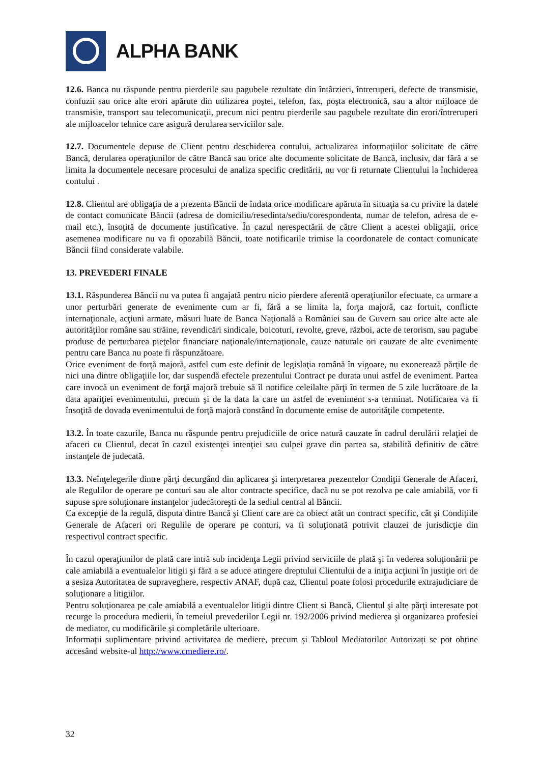ALPHA BANK
12.6. Banca nu răspunde pentru pierderile sau pagubele rezultate din întârzieri, întreruperi, defecte de transmisie, confuzii sau orice alte erori apărute din utilizarea poştei, telefon, fax, poşta electronică, sau a altor mijloace de transmisie, transport sau telecomunicaţii, precum nici pentru pierderile sau pagubele rezultate din erori/întreruperi ale mijloacelor tehnice care asigură derularea serviciilor sale.
12.7. Documentele depuse de Client pentru deschiderea contului, actualizarea informaţiilor solicitate de către Bancă, derularea operaţiunilor de către Bancă sau orice alte documente solicitate de Bancă, inclusiv, dar fără a se limita la documentele necesare procesului de analiza specific creditării, nu vor fi returnate Clientului la închiderea contului .
12.8. Clientul are obligaţia de a prezenta Băncii de îndata orice modificare apăruta în situaţia sa cu privire la datele de contact comunicate Băncii (adresa de domiciliu/resedinta/sediu/corespondenta, numar de telefon, adresa de e-mail etc.), însoțită de documente justificative. În cazul nerespectării de către Client a acestei obligaţii, orice asemenea modificare nu va fi opozabilă Băncii, toate notificarile trimise la coordonatele de contact comunicate Băncii fiind considerate valabile.
13. PREVEDERI FINALE
13.1. Răspunderea Băncii nu va putea fi angajată pentru nicio pierdere aferentă operaţiunilor efectuate, ca urmare a unor perturbări generate de evenimente cum ar fi, fără a se limita la, forţa majoră, caz fortuit, conflicte internaţionale, acţiuni armate, măsuri luate de Banca Naţională a României sau de Guvern sau orice alte acte ale autorităţilor române sau străine, revendicări sindicale, boicoturi, revolte, greve, război, acte de terorism, sau pagube produse de perturbarea pieţelor financiare naţionale/internaţionale, cauze naturale ori cauzate de alte evenimente pentru care Banca nu poate fi răspunzătoare.
Orice eveniment de forţă majoră, astfel cum este definit de legislaţia română în vigoare, nu exonerează părţile de nici una dintre obligaţiile lor, dar suspendă efectele prezentului Contract pe durata unui astfel de eveniment. Partea care invocă un eveniment de forţă majoră trebuie să îl notifice celeilalte părţi în termen de 5 zile lucrătoare de la data apariţiei evenimentului, precum şi de la data la care un astfel de eveniment s-a terminat. Notificarea va fi însoţită de dovada evenimentului de forţă majoră constând în documente emise de autorităţile competente.
13.2. În toate cazurile, Banca nu răspunde pentru prejudiciile de orice natură cauzate în cadrul derulării relaţiei de afaceri cu Clientul, decat în cazul existenţei intenţiei sau culpei grave din partea sa, stabilită definitiv de către instanţele de judecată.
13.3. Neînţelegerile dintre părţi decurgând din aplicarea şi interpretarea prezentelor Condiţii Generale de Afaceri, ale Regulilor de operare pe conturi sau ale altor contracte specifice, dacă nu se pot rezolva pe cale amiabilă, vor fi supuse spre soluţionare instanţelor judecătoreşti de la sediul central al Băncii.
Ca excepţie de la regulă, disputa dintre Bancă şi Client care are ca obiect atât un contract specific, cât şi Condiţiile Generale de Afaceri ori Regulile de operare pe conturi, va fi soluţionată potrivit clauzei de jurisdicţie din respectivul contract specific.
În cazul operaţiunilor de plată care intră sub incidenţa Legii privind serviciile de plată şi în vederea soluţionării pe cale amiabilă a eventualelor litigii şi fără a se aduce atingere dreptului Clientului de a iniţia acţiuni în justiţie ori de a sesiza Autoritatea de supraveghere, respectiv ANAF, după caz, Clientul poate folosi procedurile extrajudiciare de soluţionare a litigiilor.
Pentru soluţionarea pe cale amiabilă a eventualelor litigii dintre Client si Bancă, Clientul şi alte părţi interesate pot recurge la procedura medierii, în temeiul prevederilor Legii nr. 192/2006 privind medierea şi organizarea profesiei de mediator, cu modificările şi completările ulterioare.
Informații suplimentare privind activitatea de mediere, precum și Tabloul Mediatorilor Autorizați se pot obține accesând website-ul http://www.cmediere.ro/.
32